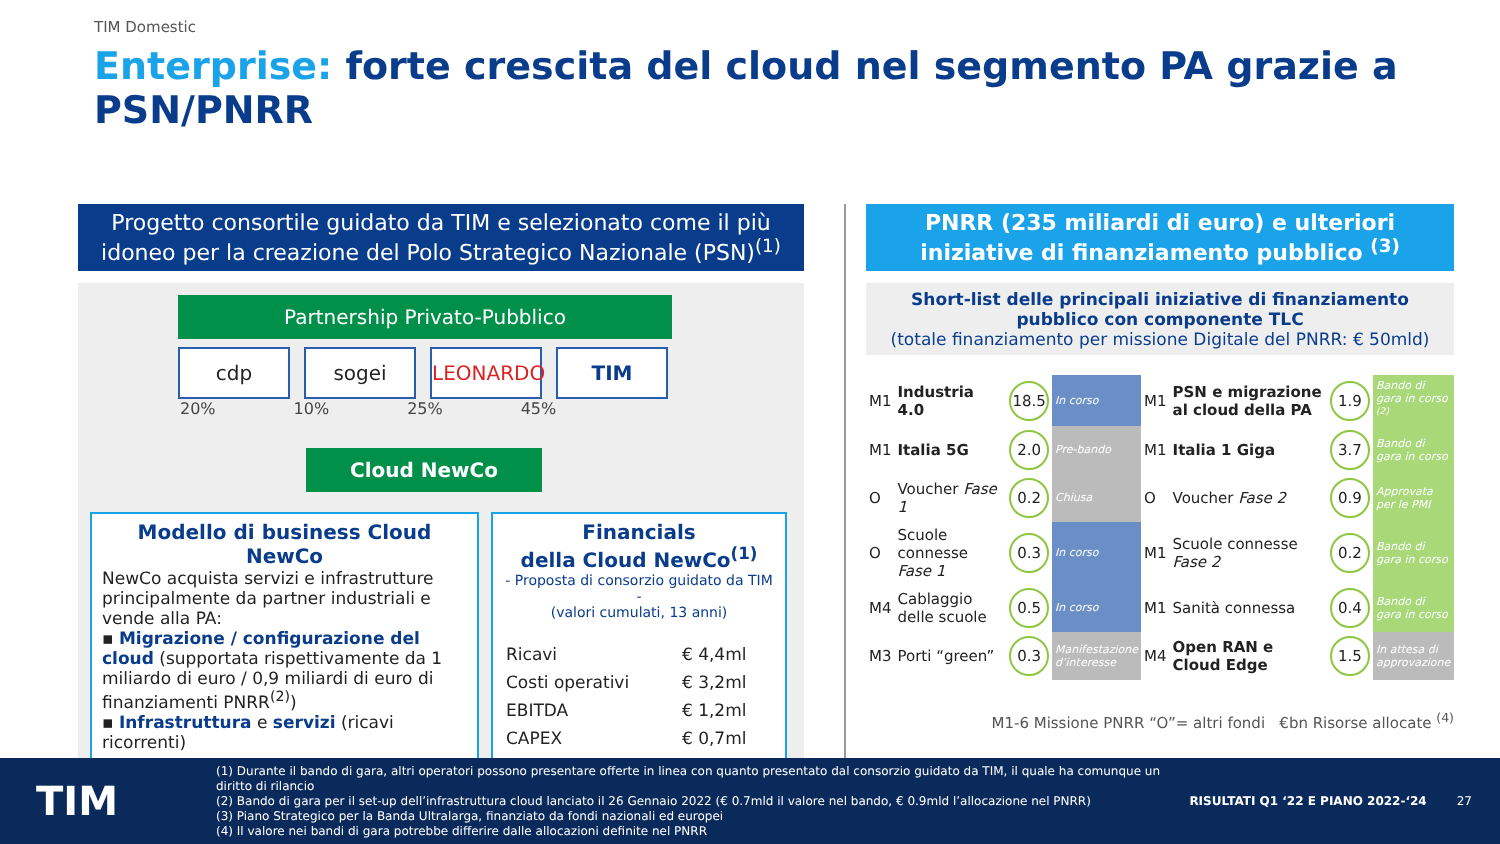TIM Domestic
Enterprise: forte crescita del cloud nel segmento PA grazie a PSN/PNRR
Progetto consortile guidato da TIM e selezionato come il più idoneo per la creazione del Polo Strategico Nazionale (PSN)<sup>(1)</sup>
Partnership Privato-Pubblico
cdp sogei LEONARDO TIM
20% 10% 25% 45%
Cloud NewCo
Modello di business Cloud NewCo
NewCo acquista servizi e infrastrutture principalmente da partner industriali e vende alla PA:
▪ Migrazione / configurazione del cloud (supportata rispettivamente da 1 miliardo di euro / 0,9 miliardi di euro di finanziamenti PNRR<sup>(2)</sup>)
▪ Infrastruttura e servizi (ricavi ricorrenti)
Financials
della Cloud NewCo<sup>(1)</sup>
- Proposta di consorzio guidato da TIM -
(valori cumulati, 13 anni)
| Ricavi | € 4,4ml |
| Costi operativi | € 3,2ml |
| EBITDA | € 1,2ml |
| CAPEX | € 0,7ml |
PNRR (235 miliardi di euro) e ulteriori iniziative di finanziamento pubblico <sup>(3)</sup>
Short-list delle principali iniziative di finanziamento pubblico con componente TLC
(totale finanziamento per missione Digitale del PNRR: € 50mld)
| M1 | Industria 4.0 | 18.5 | In corso | M1 | PSN e migrazione al cloud della PA | 1.9 | Bando di gara in corso <sup>(2)</sup> |
| M1 | Italia 5G | 2.0 | Pre-bando | M1 | Italia 1 Giga | 3.7 | Bando di gara in corso |
| O | Voucher Fase 1 | 0.2 | Chiusa | O | Voucher Fase 2 | 0.9 | Approvata per le PMI |
| O | Scuole connesse Fase 1 | 0.3 | In corso | M1 | Scuole connesse Fase 2 | 0.2 | Bando di gara in corso |
| M4 | Cablaggio delle scuole | 0.5 | In corso | M1 | Sanità connessa | 0.4 | Bando di gara in corso |
| M3 | Porti “green” | 0.3 | Manifestazione d’interesse | M4 | Open RAN e Cloud Edge | 1.5 | In attesa di approvazione |
M1-6 Missione PNRR “O”= altri fondi €bn Risorse allocate <sup>(4)</sup>
TIM
(1) Durante il bando di gara, altri operatori possono presentare offerte in linea con quanto presentato dal consorzio guidato da TIM, il quale ha comunque un diritto di rilancio
(2) Bando di gara per il set-up dell’infrastruttura cloud lanciato il 26 Gennaio 2022 (€ 0.7mld il valore nel bando, € 0.9mld l’allocazione nel PNRR)
(3) Piano Strategico per la Banda Ultralarga, finanziato da fondi nazionali ed europei
(4) Il valore nei bandi di gara potrebbe differire dalle allocazioni definite nel PNRR
RISULTATI Q1 ‘22 E PIANO 2022-‘24
27